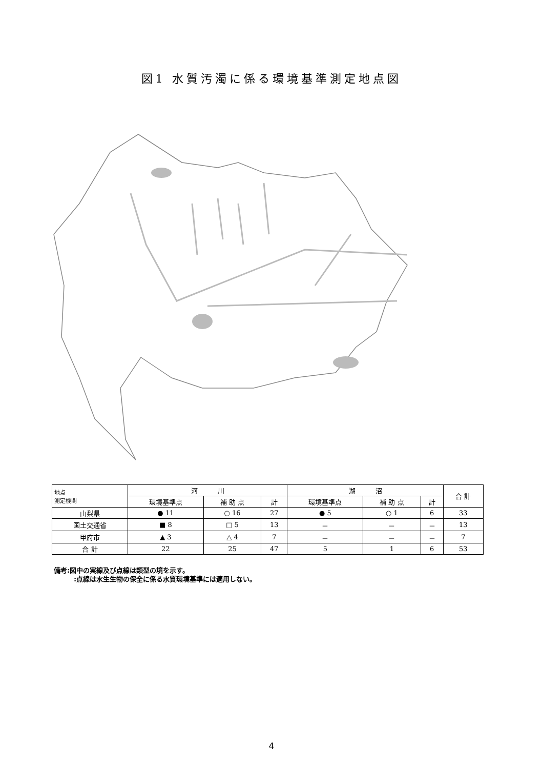図1 水質汚濁に係る環境基準測定地点図
| 地点 測定機関 | 河 川 | | | 湖 沼 | | | 合 計 |
| --- | --- | --- | --- | --- | --- | --- | --- |
| | 環境基準点 | 補 助 点 | 計 | 環境基準点 | 補 助 点 | 計 | |
| 山梨県 | ● 11 | ○ 16 | 27 | ● 5 | ○ 1 | 6 | 33 |
| 国土交通省 | ■ 8 | □ 5 | 13 | － | － | － | 13 |
| 甲府市 | ▲ 3 | △ 4 | 7 | － | － | － | 7 |
| 合 計 | 22 | 25 | 47 | 5 | 1 | 6 | 53 |
備考:図中の実線及び点線は類型の境を示す。
　　　:点線は水生生物の保全に係る水質環境基準には適用しない。
4